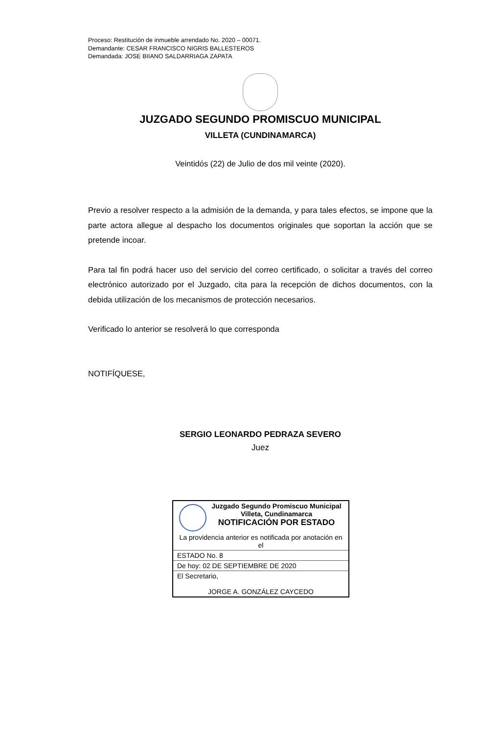Proceso: Restitución de inmueble arrendado No. 2020 – 00071.
Demandante: CESAR FRANCISCO NIGRIS BALLESTEROS
Demandada: JOSE BIIANO SALDARRIAGA ZAPATA
JUZGADO SEGUNDO PROMISCUO MUNICIPAL
VILLETA (CUNDINAMARCA)
Veintidós (22) de Julio de dos mil veinte (2020).
Previo a resolver respecto a la admisión de la demanda, y para tales efectos, se impone que la parte actora allegue al despacho los documentos originales que soportan la acción que se pretende incoar.
Para tal fin podrá hacer uso del servicio del correo certificado, o solicitar a través del correo electrónico autorizado por el Juzgado, cita para la recepción de dichos documentos, con la debida utilización de los mecanismos de protección necesarios.
Verificado lo anterior se resolverá lo que corresponda
NOTIFÍQUESE,
SERGIO LEONARDO PEDRAZA SEVERO
Juez
| Juzgado Segundo Promiscuo Municipal Villeta, Cundinamarca NOTIFICACIÓN POR ESTADO La providencia anterior es notificada por anotación en el |
| ESTADO No. 8 |
| De hoy: 02 DE SEPTIEMBRE DE 2020 |
| El Secretario, JORGE A. GONZÁLEZ CAYCEDO |